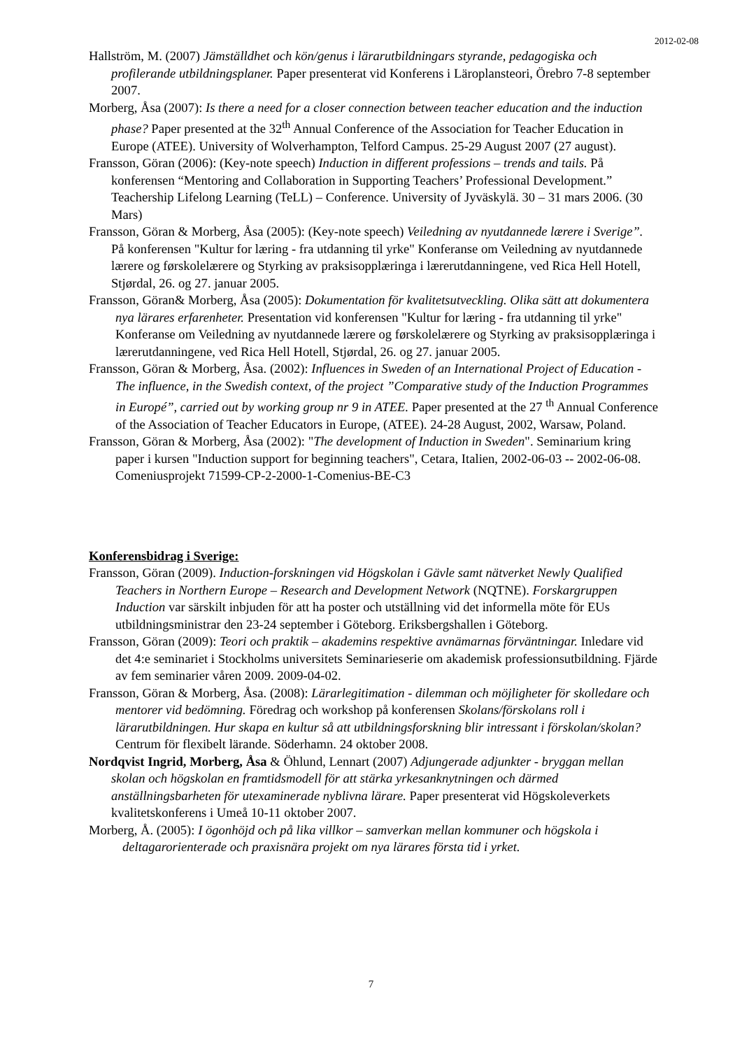2012-02-08
Hallström, M. (2007) Jämställdhet och kön/genus i lärarutbildningars styrande, pedagogiska och profilerande utbildningsplaner. Paper presenterat vid Konferens i Läroplansteori, Örebro 7-8 september 2007.
Morberg, Åsa (2007): Is there a need for a closer connection between teacher education and the induction phase? Paper presented at the 32<sup>th</sup> Annual Conference of the Association for Teacher Education in Europe (ATEE). University of Wolverhampton, Telford Campus. 25-29 August 2007 (27 august).
Fransson, Göran (2006): (Key-note speech) Induction in different professions – trends and tails. På konferensen “Mentoring and Collaboration in Supporting Teachers’ Professional Development.” Teachership Lifelong Learning (TeLL) – Conference. University of Jyväskylä. 30 – 31 mars 2006. (30 Mars)
Fransson, Göran & Morberg, Åsa (2005): (Key-note speech) Veiledning av nyutdannede lærere i Sverige”. På konferensen "Kultur for læring - fra utdanning til yrke" Konferanse om Veiledning av nyutdannede lærere og førskolelærere og Styrking av praksisopplæringa i lærerutdanningene, ved Rica Hell Hotell, Stjørdal, 26. og 27. januar 2005.
Fransson, Göran& Morberg, Åsa (2005): Dokumentation för kvalitetsutveckling. Olika sätt att dokumentera nya lärares erfarenheter. Presentation vid konferensen "Kultur for læring - fra utdanning til yrke" Konferanse om Veiledning av nyutdannede lærere og førskolelærere og Styrking av praksisopplæringa i lærerutdanningene, ved Rica Hell Hotell, Stjørdal, 26. og 27. januar 2005.
Fransson, Göran & Morberg, Åsa. (2002): Influences in Sweden of an International Project of Education - The influence, in the Swedish context, of the project ”Comparative study of the Induction Programmes in Europé”, carried out by working group nr 9 in ATEE. Paper presented at the 27 <sup>th</sup> Annual Conference of the Association of Teacher Educators in Europe, (ATEE). 24-28 August, 2002, Warsaw, Poland.
Fransson, Göran & Morberg, Åsa (2002): "The development of Induction in Sweden". Seminarium kring paper i kursen "Induction support for beginning teachers", Cetara, Italien, 2002-06-03 -- 2002-06-08. Comeniusprojekt 71599-CP-2-2000-1-Comenius-BE-C3
Konferensbidrag i Sverige:
Fransson, Göran (2009). Induction-forskningen vid Högskolan i Gävle samt nätverket Newly Qualified Teachers in Northern Europe – Research and Development Network (NQTNE). Forskargruppen Induction var särskilt inbjuden för att ha poster och utställning vid det informella möte för EUs utbildningsministrar den 23-24 september i Göteborg. Eriksbergshallen i Göteborg.
Fransson, Göran (2009): Teori och praktik – akademins respektive avnämarnas förväntningar. Inledare vid det 4:e seminariet i Stockholms universitets Seminarieserie om akademisk professionsutbildning. Fjärde av fem seminarier våren 2009. 2009-04-02.
Fransson, Göran & Morberg, Åsa. (2008): Lärarlegitimation - dilemman och möjligheter för skolledare och mentorer vid bedömning. Föredrag och workshop på konferensen Skolans/förskolans roll i lärarutbildningen. Hur skapa en kultur så att utbildningsforskning blir intressant i förskolan/skolan? Centrum för flexibelt lärande. Söderhamn. 24 oktober 2008.
Nordqvist Ingrid, Morberg, Åsa & Öhlund, Lennart (2007) Adjungerade adjunkter - bryggan mellan skolan och högskolan en framtidsmodell för att stärka yrkesanknytningen och därmed anställningsbarheten för utexaminerade nyblivna lärare. Paper presenterat vid Högskoleverkets kvalitetskonferens i Umeå 10-11 oktober 2007.
Morberg, Å. (2005): I ögonhöjd och på lika villkor – samverkan mellan kommuner och högskola i deltagarorienterade och praxisnära projekt om nya lärares första tid i yrket.
7